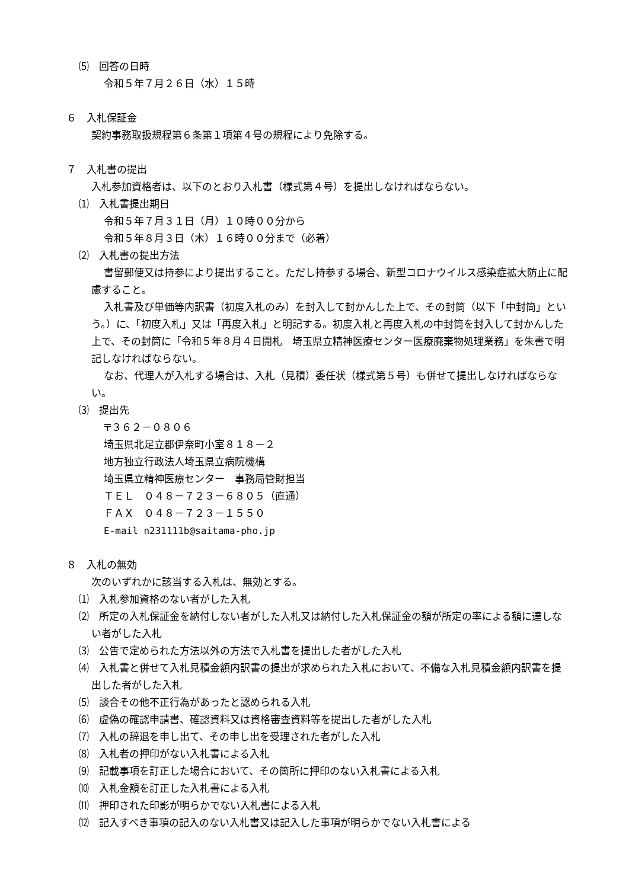⑸　回答の日時
令和５年７月２６日（水）１５時
６　入札保証金
契約事務取扱規程第６条第１項第４号の規程により免除する。
７　入札書の提出
入札参加資格者は、以下のとおり入札書（様式第４号）を提出しなければならない。
⑴　入札書提出期日
令和５年７月３１日（月）１０時００分から
令和５年８月３日（木）１６時００分まで（必着）
⑵　入札書の提出方法
書留郵便又は持参により提出すること。ただし持参する場合、新型コロナウイルス感染症拡大防止に配慮すること。
入札書及び単価等内訳書（初度入札のみ）を封入して封かんした上で、その封筒（以下「中封筒」という。）に、「初度入札」又は「再度入札」と明記する。初度入札と再度入札の中封筒を封入して封かんした上で、その封筒に「令和５年８月４日開札　埼玉県立精神医療センター医療廃棄物処理業務」を朱書で明記しなければならない。
なお、代理人が入札する場合は、入札（見積）委任状（様式第５号）も併せて提出しなければならない。
⑶　提出先
〒３６２－０８０６
埼玉県北足立郡伊奈町小室８１８－２
地方独立行政法人埼玉県立病院機構
埼玉県立精神医療センター　事務局管財担当
ＴＥＬ　０４８－７２３－６８０５（直通）
ＦＡＸ　０４８－７２３－１５５０
E-mail n231111b@saitama-pho.jp
８　入札の無効
次のいずれかに該当する入札は、無効とする。
⑴　入札参加資格のない者がした入札
⑵　所定の入札保証金を納付しない者がした入札又は納付した入札保証金の額が所定の率による額に達しない者がした入札
⑶　公告で定められた方法以外の方法で入札書を提出した者がした入札
⑷　入札書と併せて入札見積金額内訳書の提出が求められた入札において、不備な入札見積金額内訳書を提出した者がした入札
⑸　談合その他不正行為があったと認められる入札
⑹　虚偽の確認申請書、確認資料又は資格審査資料等を提出した者がした入札
⑺　入札の辞退を申し出て、その申し出を受理された者がした入札
⑻　入札者の押印がない入札書による入札
⑼　記載事項を訂正した場合において、その箇所に押印のない入札書による入札
⑽　入札金額を訂正した入札書による入札
⑾　押印された印影が明らかでない入札書による入札
⑿　記入すべき事項の記入のない入札書又は記入した事項が明らかでない入札書による